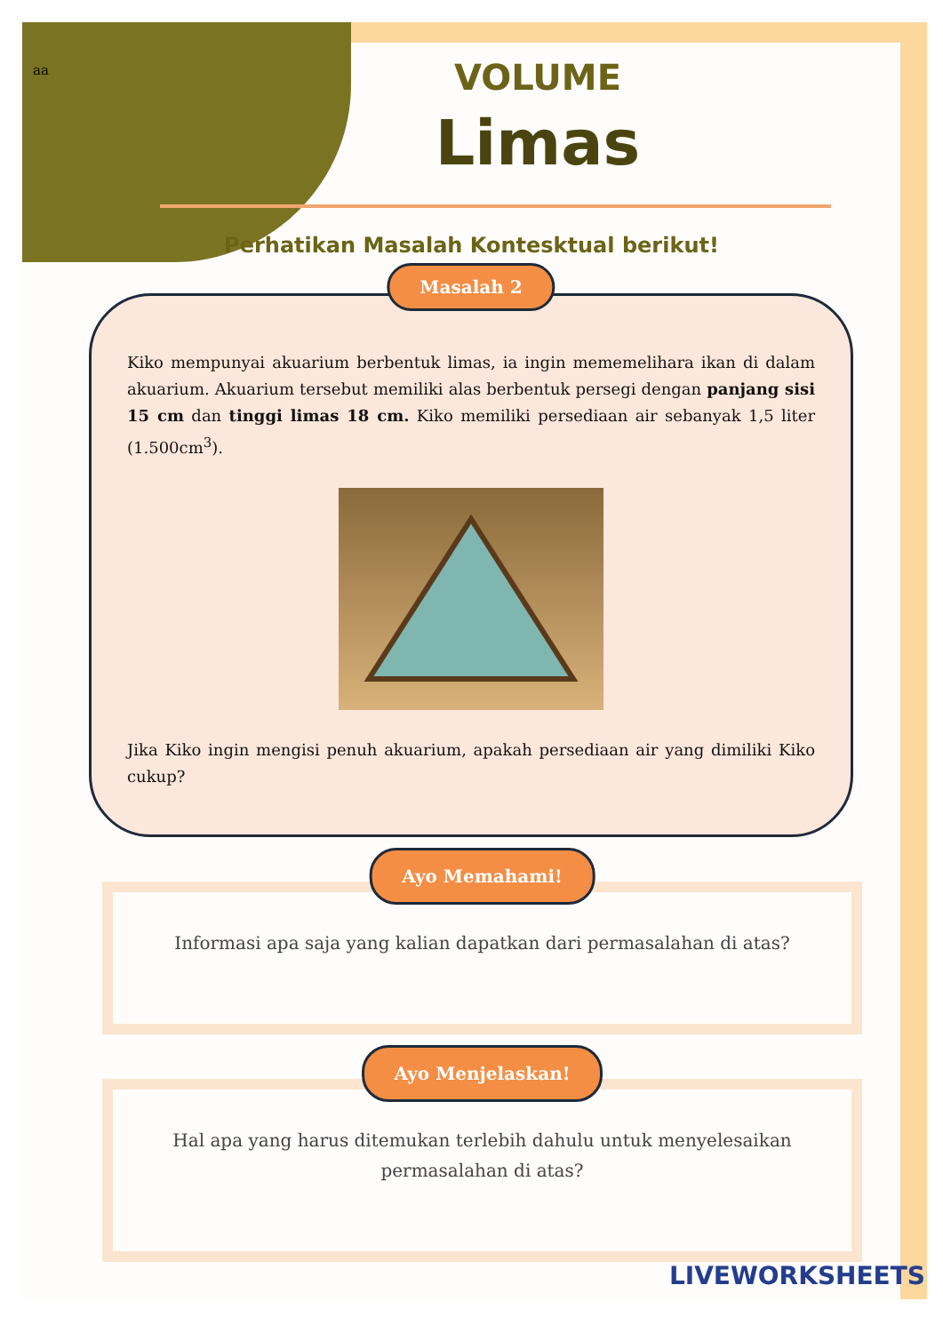aa
VOLUME
Limas
Perhatikan Masalah Kontesktual berikut!
Masalah 2
Kiko mempunyai akuarium berbentuk limas, ia ingin mememelihara ikan di dalam akuarium. Akuarium tersebut memiliki alas berbentuk persegi dengan panjang sisi 15 cm dan tinggi limas 18 cm. Kiko memiliki persediaan air sebanyak 1,5 liter (1.500cm<sup>3</sup>).
Jika Kiko ingin mengisi penuh akuarium, apakah persediaan air yang dimiliki Kiko cukup?
Ayo Memahami!
Informasi apa saja yang kalian dapatkan dari permasalahan di atas?
Ayo Menjelaskan!
Hal apa yang harus ditemukan terlebih dahulu untuk menyelesaikan permasalahan di atas?
LIVEWORKSHEETS